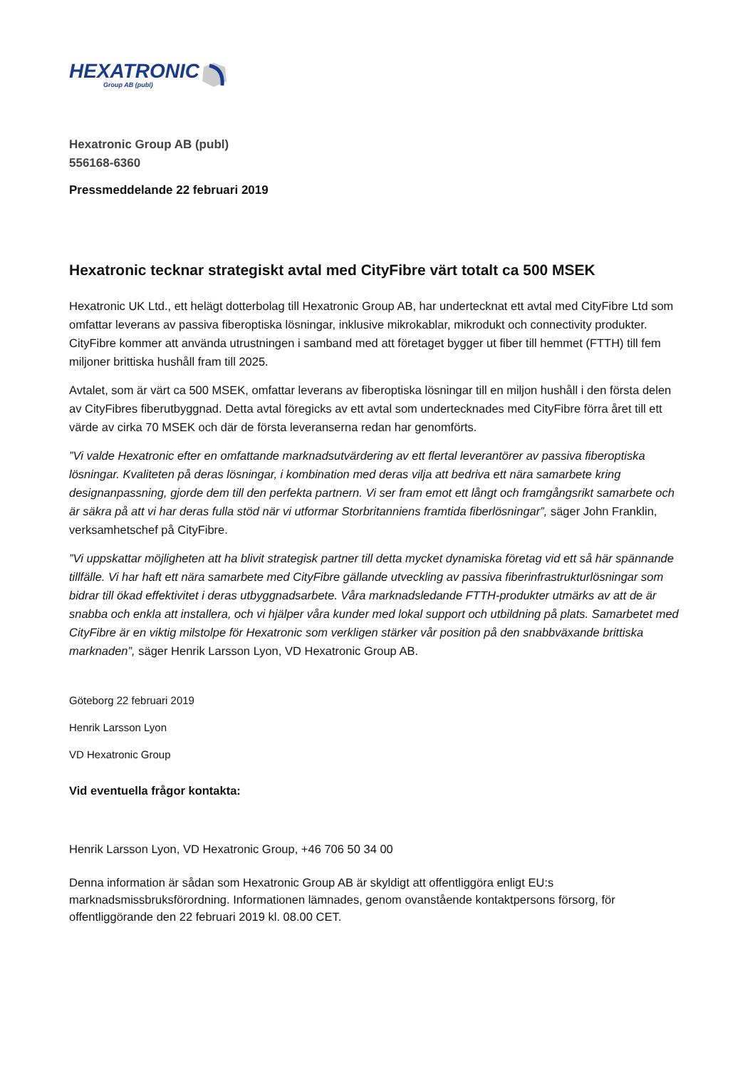HEXATRONIC
Group AB (publ)
Hexatronic Group AB (publ)
556168-6360
Pressmeddelande 22 februari 2019
Hexatronic tecknar strategiskt avtal med CityFibre värt totalt ca 500 MSEK
Hexatronic UK Ltd., ett helägt dotterbolag till Hexatronic Group AB, har undertecknat ett avtal med CityFibre Ltd som omfattar leverans av passiva fiberoptiska lösningar, inklusive mikrokablar, mikrodukt och connectivity produkter. CityFibre kommer att använda utrustningen i samband med att företaget bygger ut fiber till hemmet (FTTH) till fem miljoner brittiska hushåll fram till 2025.
Avtalet, som är värt ca 500 MSEK, omfattar leverans av fiberoptiska lösningar till en miljon hushåll i den första delen av CityFibres fiberutbyggnad. Detta avtal föregicks av ett avtal som undertecknades med CityFibre förra året till ett värde av cirka 70 MSEK och där de första leveranserna redan har genomförts.
”Vi valde Hexatronic efter en omfattande marknadsutvärdering av ett flertal leverantörer av passiva fiberoptiska lösningar. Kvaliteten på deras lösningar, i kombination med deras vilja att bedriva ett nära samarbete kring designanpassning, gjorde dem till den perfekta partnern. Vi ser fram emot ett långt och framgångsrikt samarbete och är säkra på att vi har deras fulla stöd när vi utformar Storbritanniens framtida fiberlösningar”, säger John Franklin, verksamhetschef på CityFibre.
”Vi uppskattar möjligheten att ha blivit strategisk partner till detta mycket dynamiska företag vid ett så här spännande tillfälle. Vi har haft ett nära samarbete med CityFibre gällande utveckling av passiva fiberinfrastrukturlösningar som bidrar till ökad effektivitet i deras utbyggnadsarbete. Våra marknadsledande FTTH-produkter utmärks av att de är snabba och enkla att installera, och vi hjälper våra kunder med lokal support och utbildning på plats. Samarbetet med CityFibre är en viktig milstolpe för Hexatronic som verkligen stärker vår position på den snabbväxande brittiska marknaden”, säger Henrik Larsson Lyon, VD Hexatronic Group AB.
Göteborg 22 februari 2019
Henrik Larsson Lyon
VD Hexatronic Group
Vid eventuella frågor kontakta:
Henrik Larsson Lyon, VD Hexatronic Group, +46 706 50 34 00
Denna information är sådan som Hexatronic Group AB är skyldigt att offentliggöra enligt EU:s marknadsmissbruksförordning. Informationen lämnades, genom ovanstående kontaktpersons försorg, för offentliggörande den 22 februari 2019 kl. 08.00 CET.